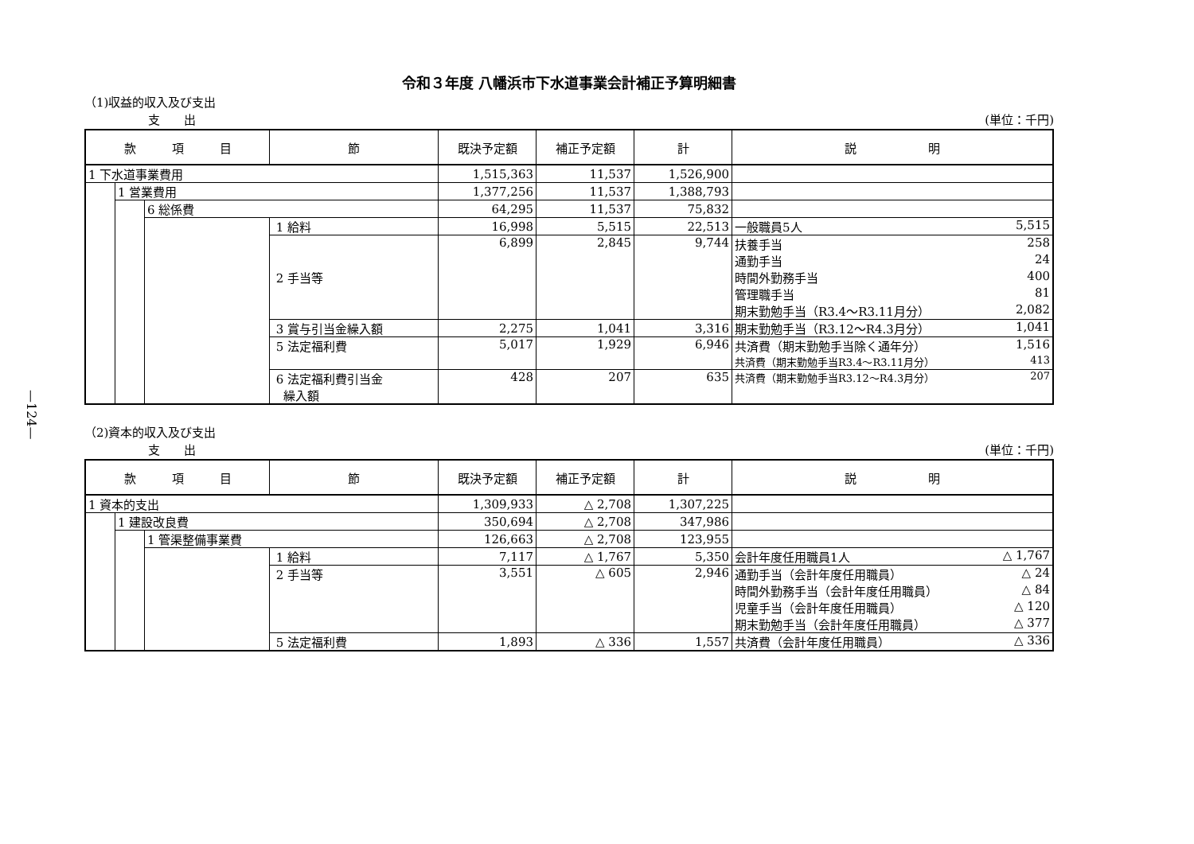—124—
令和３年度 八幡浜市下水道事業会計補正予算明細書
（1)収益的収入及び支出
支　　出 (単位：千円)
| 款 項 目 | | | 節 | 既決予定額 | 補正予定額 | 計 | 説 明 |
| --- | --- | --- | --- | --- | --- | --- | --- |
| 1 下水道事業費用 | | | | 1,515,363 | 11,537 | 1,526,900 | |
| | 1 営業費用 | | | 1,377,256 | 11,537 | 1,388,793 | |
| | | 6 総係費 | | 64,295 | 11,537 | 75,832 | |
| | | | 1 給料 | 16,998 | 5,515 | 22,513 | 一般職員5人 5,515 |
| | | | 2 手当等 | 6,899 | 2,845 | 9,744 | 扶養手当 258 通勤手当 24 時間外勤務手当 400 管理職手当 81 期末勤勉手当（R3.4～R3.11月分） 2,082 |
| | | | 3 賞与引当金繰入額 | 2,275 | 1,041 | 3,316 | 期末勤勉手当（R3.12～R4.3月分） 1,041 |
| | | | 5 法定福利費 | 5,017 | 1,929 | 6,946 | 共済費（期末勤勉手当除く通年分） 1,516 共済費（期末勤勉手当R3.4～R3.11月分） 413 |
| | | | 6 法定福利費引当金 繰入額 | 428 | 207 | 635 | 共済費（期末勤勉手当R3.12～R4.3月分） 207 |
（2)資本的収入及び支出
支　　出 (単位：千円)
| 款 項 目 | | | 節 | 既決予定額 | 補正予定額 | 計 | 説 明 |
| --- | --- | --- | --- | --- | --- | --- | --- |
| 1 資本的支出 | | | | 1,309,933 | △ 2,708 | 1,307,225 | |
| | 1 建設改良費 | | | 350,694 | △ 2,708 | 347,986 | |
| | | 1 管渠整備事業費 | | 126,663 | △ 2,708 | 123,955 | |
| | | | 1 給料 | 7,117 | △ 1,767 | 5,350 | 会計年度任用職員1人 △ 1,767 |
| | | | 2 手当等 | 3,551 | △ 605 | 2,946 | 通勤手当（会計年度任用職員） △ 24 時間外勤務手当（会計年度任用職員） △ 84 児童手当（会計年度任用職員） △ 120 期末勤勉手当（会計年度任用職員） △ 377 |
| | | | 5 法定福利費 | 1,893 | △ 336 | 1,557 | 共済費（会計年度任用職員） △ 336 |